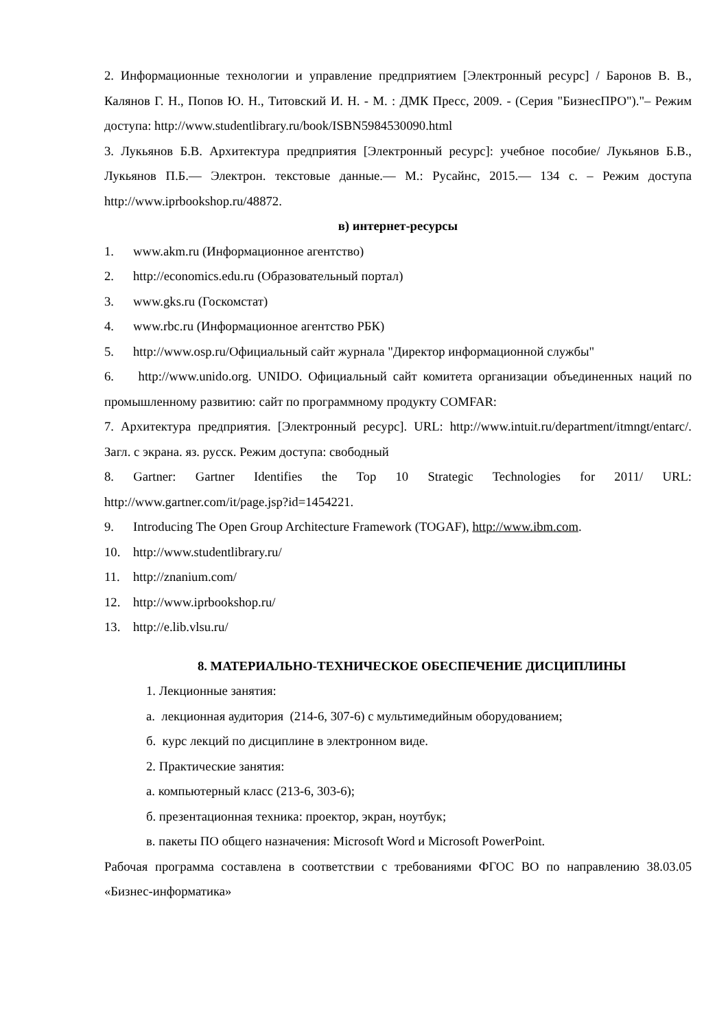2. Информационные технологии и управление предприятием [Электронный ресурс] / Баронов В. В., Калянов Г. Н., Попов Ю. Н., Титовский И. Н. - М. : ДМК Пресс, 2009. - (Серия "БизнесПРО")."– Режим доступа: http://www.studentlibrary.ru/book/ISBN5984530090.html
3. Лукьянов Б.В. Архитектура предприятия [Электронный ресурс]: учебное пособие/ Лукьянов Б.В., Лукьянов П.Б.— Электрон. текстовые данные.— М.: Русайнс, 2015.— 134 c. – Режим доступа http://www.iprbookshop.ru/48872.
в) интернет-ресурсы
1. www.akm.ru (Информационное агентство)
2. http://economics.edu.ru (Образовательный портал)
3. www.gks.ru (Госкомстат)
4. www.rbc.ru (Информационное агентство РБК)
5. http://www.osp.ru/Официальный сайт журнала "Директор информационной службы"
6. http://www.unido.org. UNIDO. Официальный сайт комитета организации объединенных наций по промышленному развитию: сайт по программному продукту COMFAR:
7. Архитектура предприятия. [Электронный ресурс]. URL: http://www.intuit.ru/department/itmngt/entarc/. Загл. с экрана. яз. русск. Режим доступа: свободный
8. Gartner: Gartner Identifies the Top 10 Strategic Technologies for 2011/ URL: http://www.gartner.com/it/page.jsp?id=1454221.
9. Introducing The Open Group Architecture Framework (TOGAF), http://www.ibm.com.
10. http://www.studentlibrary.ru/
11. http://znanium.com/
12. http://www.iprbookshop.ru/
13. http://e.lib.vlsu.ru/
8. МАТЕРИАЛЬНО-ТЕХНИЧЕСКОЕ ОБЕСПЕЧЕНИЕ ДИСЦИПЛИНЫ
1. Лекционные занятия:
а. лекционная аудитория (214-6, 307-6) с мультимедийным оборудованием;
б. курс лекций по дисциплине в электронном виде.
2. Практические занятия:
а. компьютерный класс (213-6, 303-6);
б. презентационная техника: проектор, экран, ноутбук;
в. пакеты ПО общего назначения: Microsoft Word и Microsoft PowerPoint.
Рабочая программа составлена в соответствии с требованиями ФГОС ВО по направлению 38.03.05 «Бизнес-информатика»